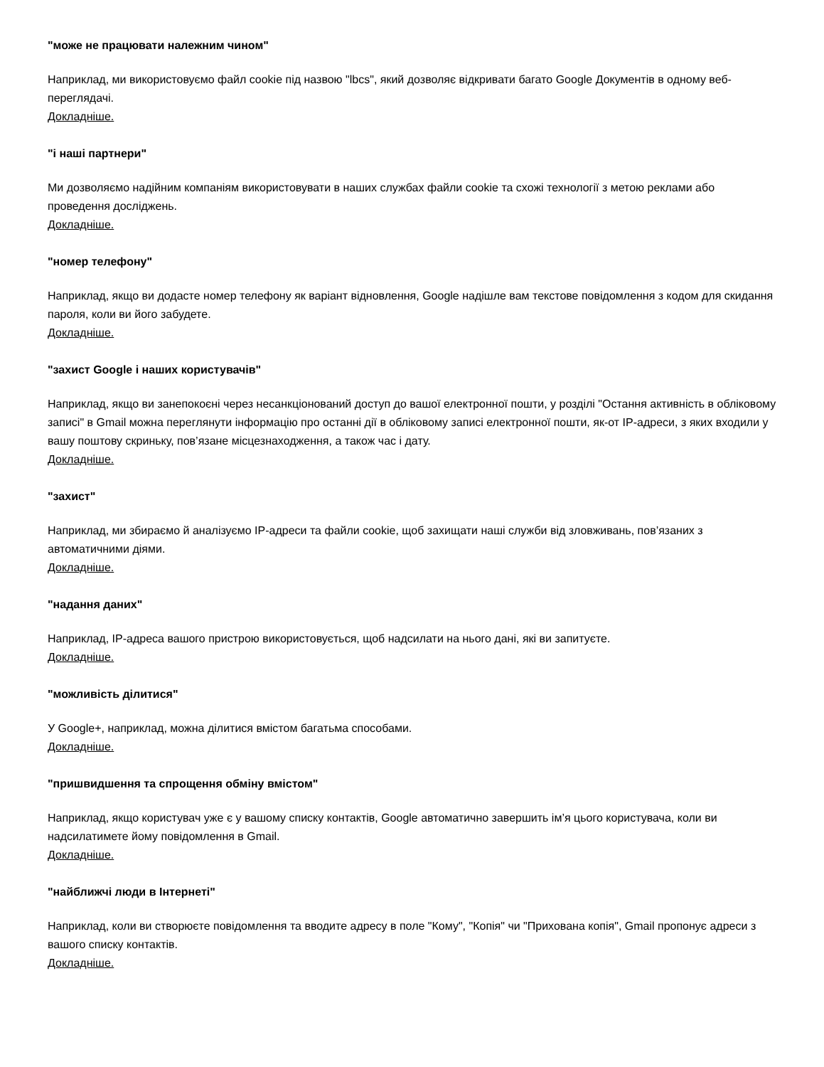"може не працювати належним чином"
Наприклад, ми використовуємо файл cookie під назвою "lbcs", який дозволяє відкривати багато Google Документів в одному веб-переглядачі.
Докладніше.
"і наші партнери"
Ми дозволяємо надійним компаніям використовувати в наших службах файли cookie та схожі технології з метою реклами або проведення досліджень.
Докладніше.
"номер телефону"
Наприклад, якщо ви додасте номер телефону як варіант відновлення, Google надішле вам текстове повідомлення з кодом для скидання пароля, коли ви його забудете.
Докладніше.
"захист Google і наших користувачів"
Наприклад, якщо ви занепокоєні через несанкціонований доступ до вашої електронної пошти, у розділі "Остання активність в обліковому записі" в Gmail можна переглянути інформацію про останні дії в обліковому записі електронної пошти, як-от IP-адреси, з яких входили у вашу поштову скриньку, пов’язане місцезнаходження, а також час і дату.
Докладніше.
"захист"
Наприклад, ми збираємо й аналізуємо IP-адреси та файли cookie, щоб захищати наші служби від зловживань, пов’язаних з автоматичними діями.
Докладніше.
"надання даних"
Наприклад, IP-адреса вашого пристрою використовується, щоб надсилати на нього дані, які ви запитуєте.
Докладніше.
"можливість ділитися"
У Google+, наприклад, можна ділитися вмістом багатьма способами.
Докладніше.
"пришвидшення та спрощення обміну вмістом"
Наприклад, якщо користувач уже є у вашому списку контактів, Google автоматично завершить ім’я цього користувача, коли ви надсилатимете йому повідомлення в Gmail.
Докладніше.
"найближчі люди в Інтернеті"
Наприклад, коли ви створюєте повідомлення та вводите адресу в поле "Кому", "Копія" чи "Прихована копія", Gmail пропонує адреси з вашого списку контактів.
Докладніше.